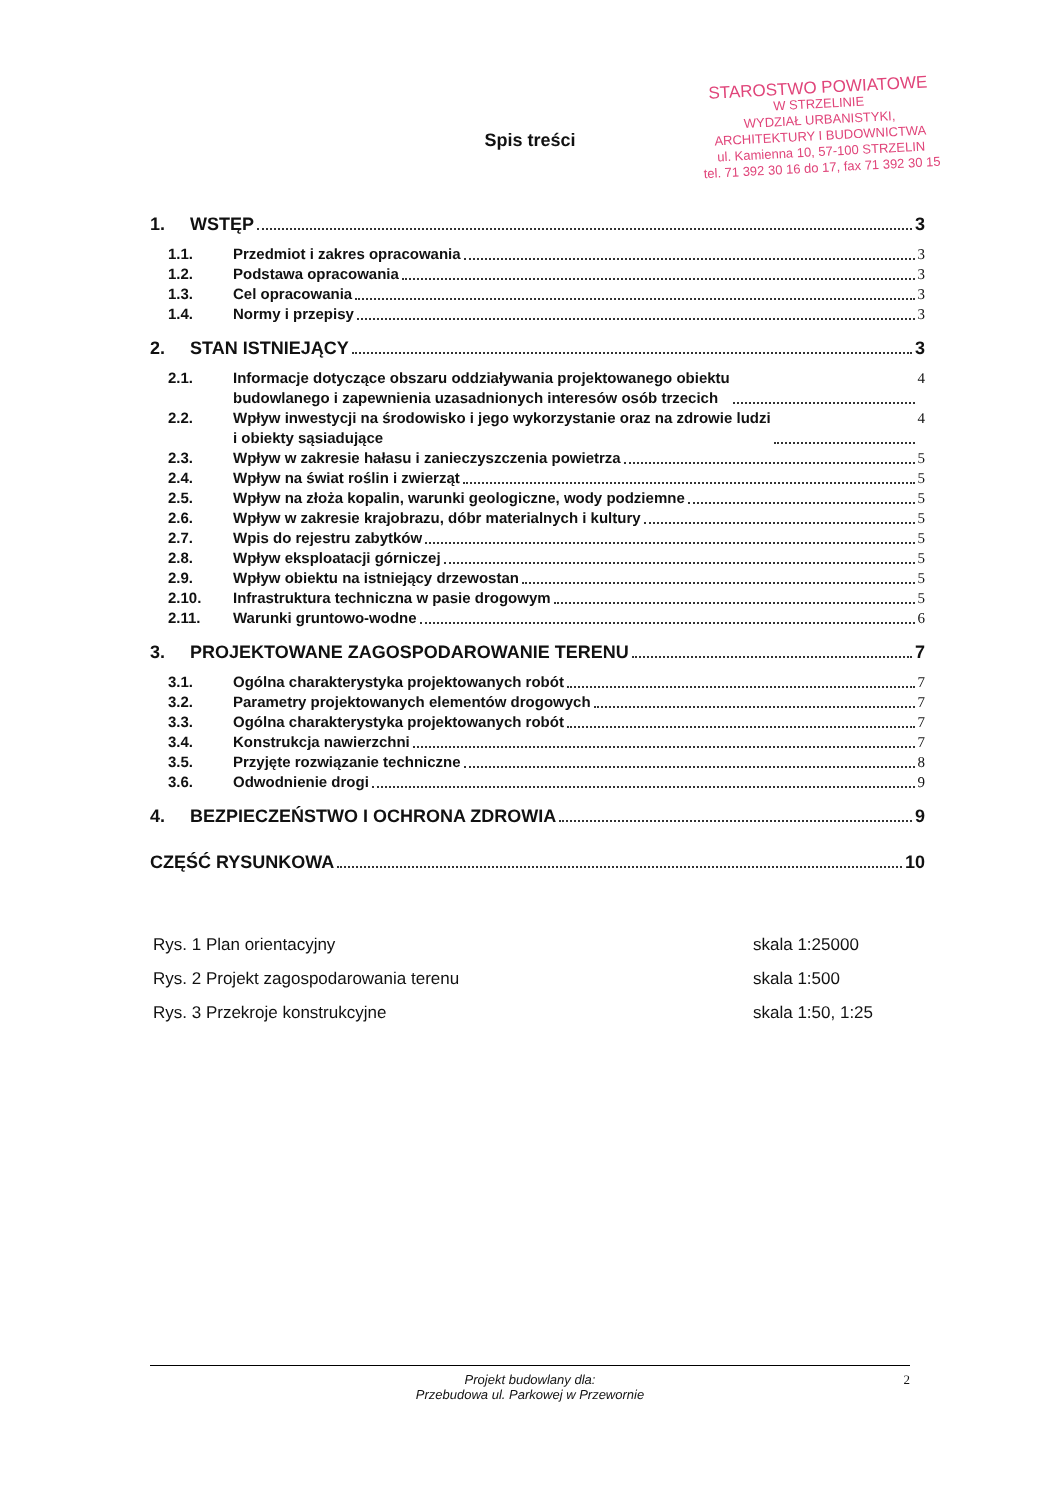STAROSTWO POWIATOWE
W STRZELINIE
WYDZIAŁ URBANISTYKI,
ARCHITEKTURY I BUDOWNICTWA
ul. Kamienna 10, 57-100 STRZELIN
tel. 71 392 30 16 do 17, fax 71 392 30 15
Spis treści
1. WSTĘP 3
1.1. Przedmiot i zakres opracowania 3
1.2. Podstawa opracowania 3
1.3. Cel opracowania 3
1.4. Normy i przepisy 3
2. STAN ISTNIEJĄCY 3
2.1. Informacje dotyczące obszaru oddziaływania projektowanego obiektu
budowlanego i zapewnienia uzasadnionych interesów osób trzecich 4
2.2. Wpływ inwestycji na środowisko i jego wykorzystanie oraz na zdrowie ludzi
i obiekty sąsiadujące 4
2.3. Wpływ w zakresie hałasu i zanieczyszczenia powietrza 5
2.4. Wpływ na świat roślin i zwierząt 5
2.5. Wpływ na złoża kopalin, warunki geologiczne, wody podziemne 5
2.6. Wpływ w zakresie krajobrazu, dóbr materialnych i kultury 5
2.7. Wpis do rejestru zabytków 5
2.8. Wpływ eksploatacji górniczej 5
2.9. Wpływ obiektu na istniejący drzewostan 5
2.10. Infrastruktura techniczna w pasie drogowym 5
2.11. Warunki gruntowo-wodne 6
3. PROJEKTOWANE ZAGOSPODAROWANIE TERENU 7
3.1. Ogólna charakterystyka projektowanych robót 7
3.2. Parametry projektowanych elementów drogowych 7
3.3. Ogólna charakterystyka projektowanych robót 7
3.4. Konstrukcja nawierzchni 7
3.5. Przyjęte rozwiązanie techniczne 8
3.6. Odwodnienie drogi 9
4. BEZPIECZEŃSTWO I OCHRONA ZDROWIA 9
CZĘŚĆ RYSUNKOWA 10
Rys. 1 Plan orientacyjny skala 1:25000
Rys. 2 Projekt zagospodarowania terenu skala 1:500
Rys. 3 Przekroje konstrukcyjne skala 1:50, 1:25
Projekt budowlany dla:
Przebudowa ul. Parkowej w Przewornie
2